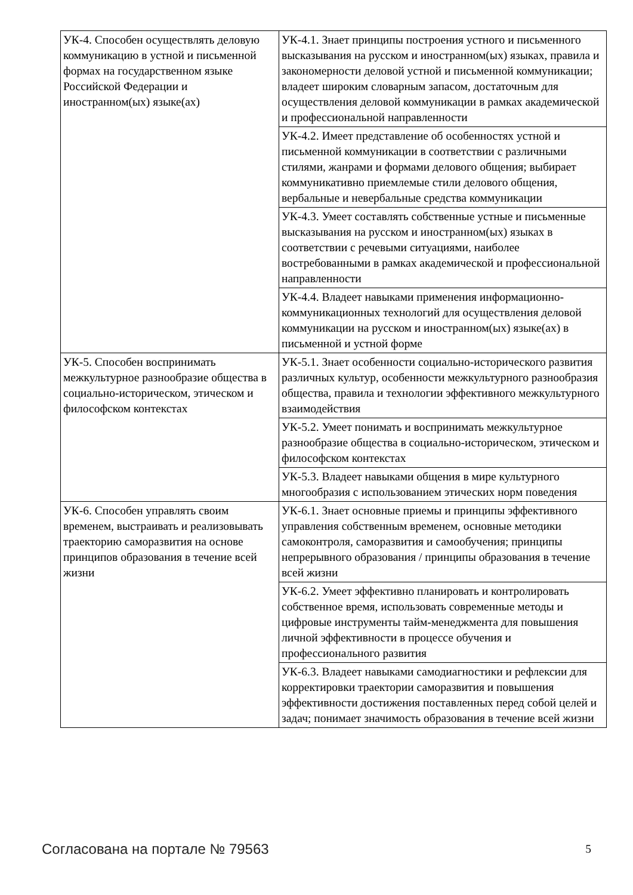| УК-4. Способен осуществлять деловую коммуникацию в устной и письменной формах на государственном языке Российской Федерации и иностранном(ых) языке(ах) | УК-4.1. Знает принципы построения устного и письменного высказывания на русском и иностранном(ых) языках, правила и закономерности деловой устной и письменной коммуникации; владеет широким словарным запасом, достаточным для осуществления деловой коммуникации в рамках академической и профессиональной направленности |
| | УК-4.2. Имеет представление об особенностях устной и письменной коммуникации в соответствии с различными стилями, жанрами и формами делового общения; выбирает коммуникативно приемлемые стили делового общения, вербальные и невербальные средства коммуникации |
| | УК-4.3. Умеет составлять собственные устные и письменные высказывания на русском и иностранном(ых) языках в соответствии с речевыми ситуациями, наиболее востребованными в рамках академической и профессиональной направленности |
| | УК-4.4. Владеет навыками применения информационно-коммуникационных технологий для осуществления деловой коммуникации на русском и иностранном(ых) языке(ах) в письменной и устной форме |
| УК-5. Способен воспринимать межкультурное разнообразие общества в социально-историческом, этическом и философском контекстах | УК-5.1. Знает особенности социально-исторического развития различных культур, особенности межкультурного разнообразия общества, правила и технологии эффективного межкультурного взаимодействия |
| | УК-5.2. Умеет понимать и воспринимать межкультурное разнообразие общества в социально-историческом, этическом и философском контекстах |
| | УК-5.3. Владеет навыками общения в мире культурного многообразия с использованием этических норм поведения |
| УК-6. Способен управлять своим временем, выстраивать и реализовывать траекторию саморазвития на основе принципов образования в течение всей жизни | УК-6.1. Знает основные приемы и принципы эффективного управления собственным временем, основные методики самоконтроля, саморазвития и самообучения; принципы непрерывного образования / принципы образования в течение всей жизни |
| | УК-6.2. Умеет эффективно планировать и контролировать собственное время, использовать современные методы и цифровые инструменты тайм-менеджмента для повышения личной эффективности в процессе обучения и профессионального развития |
| | УК-6.3. Владеет навыками самодиагностики и рефлексии для корректировки траектории саморазвития и повышения эффективности достижения поставленных перед собой целей и задач; понимает значимость образования в течение всей жизни |
Согласована на портале № 79563 5